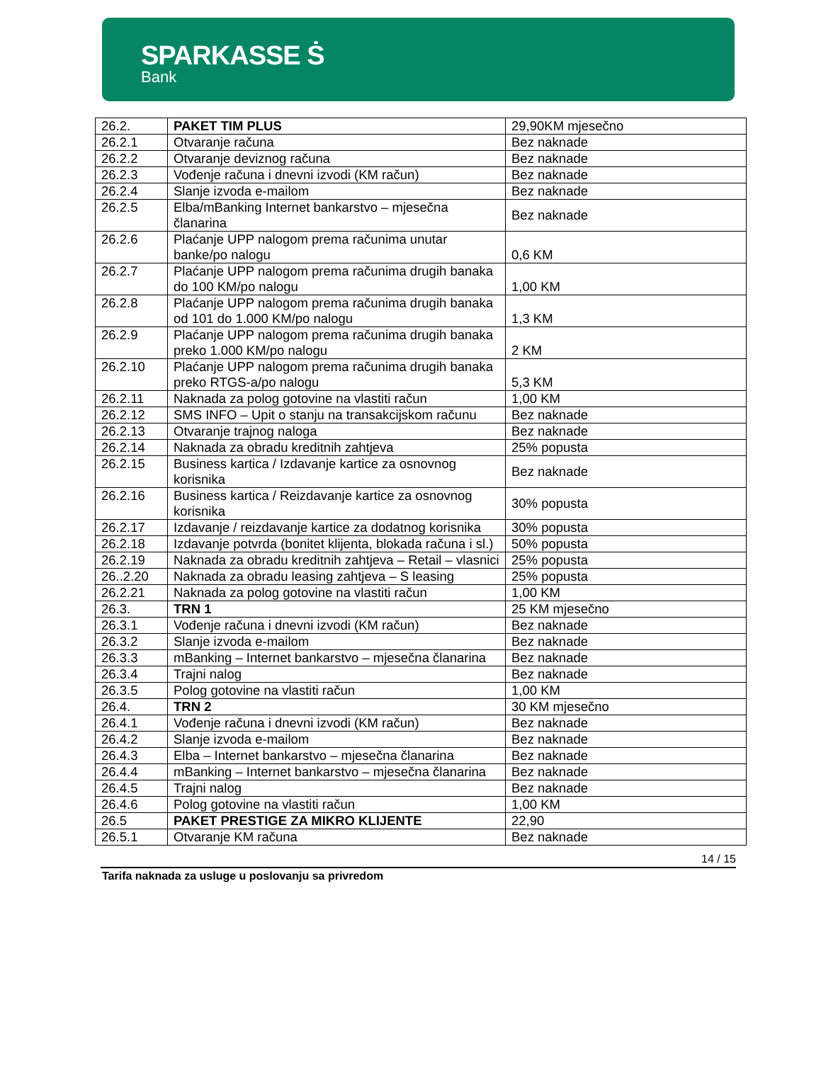SPARKASSE Ṡ
Bank
| 26.2. | PAKET TIM PLUS | 29,90KM mjesečno |
| 26.2.1 | Otvaranje računa | Bez naknade |
| 26.2.2 | Otvaranje deviznog računa | Bez naknade |
| 26.2.3 | Vođenje računa i dnevni izvodi (KM račun) | Bez naknade |
| 26.2.4 | Slanje izvoda e-mailom | Bez naknade |
| 26.2.5 | Elba/mBanking Internet bankarstvo – mjesečna članarina | Bez naknade |
| 26.2.6 | Plaćanje UPP nalogom prema računima unutar banke/po nalogu | 0,6 KM |
| 26.2.7 | Plaćanje UPP nalogom prema računima drugih banaka do 100 KM/po nalogu | 1,00 KM |
| 26.2.8 | Plaćanje UPP nalogom prema računima drugih banaka od 101 do 1.000 KM/po nalogu | 1,3 KM |
| 26.2.9 | Plaćanje UPP nalogom prema računima drugih banaka preko 1.000 KM/po nalogu | 2 KM |
| 26.2.10 | Plaćanje UPP nalogom prema računima drugih banaka preko RTGS-a/po nalogu | 5,3 KM |
| 26.2.11 | Naknada za polog gotovine na vlastiti račun | 1,00 KM |
| 26.2.12 | SMS INFO – Upit o stanju na transakcijskom računu | Bez naknade |
| 26.2.13 | Otvaranje trajnog naloga | Bez naknade |
| 26.2.14 | Naknada za obradu kreditnih zahtjeva | 25% popusta |
| 26.2.15 | Business kartica / Izdavanje kartice za osnovnog korisnika | Bez naknade |
| 26.2.16 | Business kartica / Reizdavanje kartice za osnovnog korisnika | 30% popusta |
| 26.2.17 | Izdavanje / reizdavanje kartice za dodatnog korisnika | 30% popusta |
| 26.2.18 | Izdavanje potvrda (bonitet klijenta, blokada računa i sl.) | 50% popusta |
| 26.2.19 | Naknada za obradu kreditnih zahtjeva – Retail – vlasnici | 25% popusta |
| 26..2.20 | Naknada za obradu leasing zahtjeva – S leasing | 25% popusta |
| 26.2.21 | Naknada za polog gotovine na vlastiti račun | 1,00 KM |
| 26.3. | TRN 1 | 25 KM mjesečno |
| 26.3.1 | Vođenje računa i dnevni izvodi (KM račun) | Bez naknade |
| 26.3.2 | Slanje izvoda e-mailom | Bez naknade |
| 26.3.3 | mBanking – Internet bankarstvo – mjesečna članarina | Bez naknade |
| 26.3.4 | Trajni nalog | Bez naknade |
| 26.3.5 | Polog gotovine na vlastiti račun | 1,00 KM |
| 26.4. | TRN 2 | 30 KM mjesečno |
| 26.4.1 | Vođenje računa i dnevni izvodi (KM račun) | Bez naknade |
| 26.4.2 | Slanje izvoda e-mailom | Bez naknade |
| 26.4.3 | Elba – Internet bankarstvo – mjesečna članarina | Bez naknade |
| 26.4.4 | mBanking – Internet bankarstvo – mjesečna članarina | Bez naknade |
| 26.4.5 | Trajni nalog | Bez naknade |
| 26.4.6 | Polog gotovine na vlastiti račun | 1,00 KM |
| 26.5 | PAKET PRESTIGE ZA MIKRO KLIJENTE | 22,90 |
| 26.5.1 | Otvaranje KM računa | Bez naknade |
14 / 15
Tarifa naknada za usluge u poslovanju sa privredom